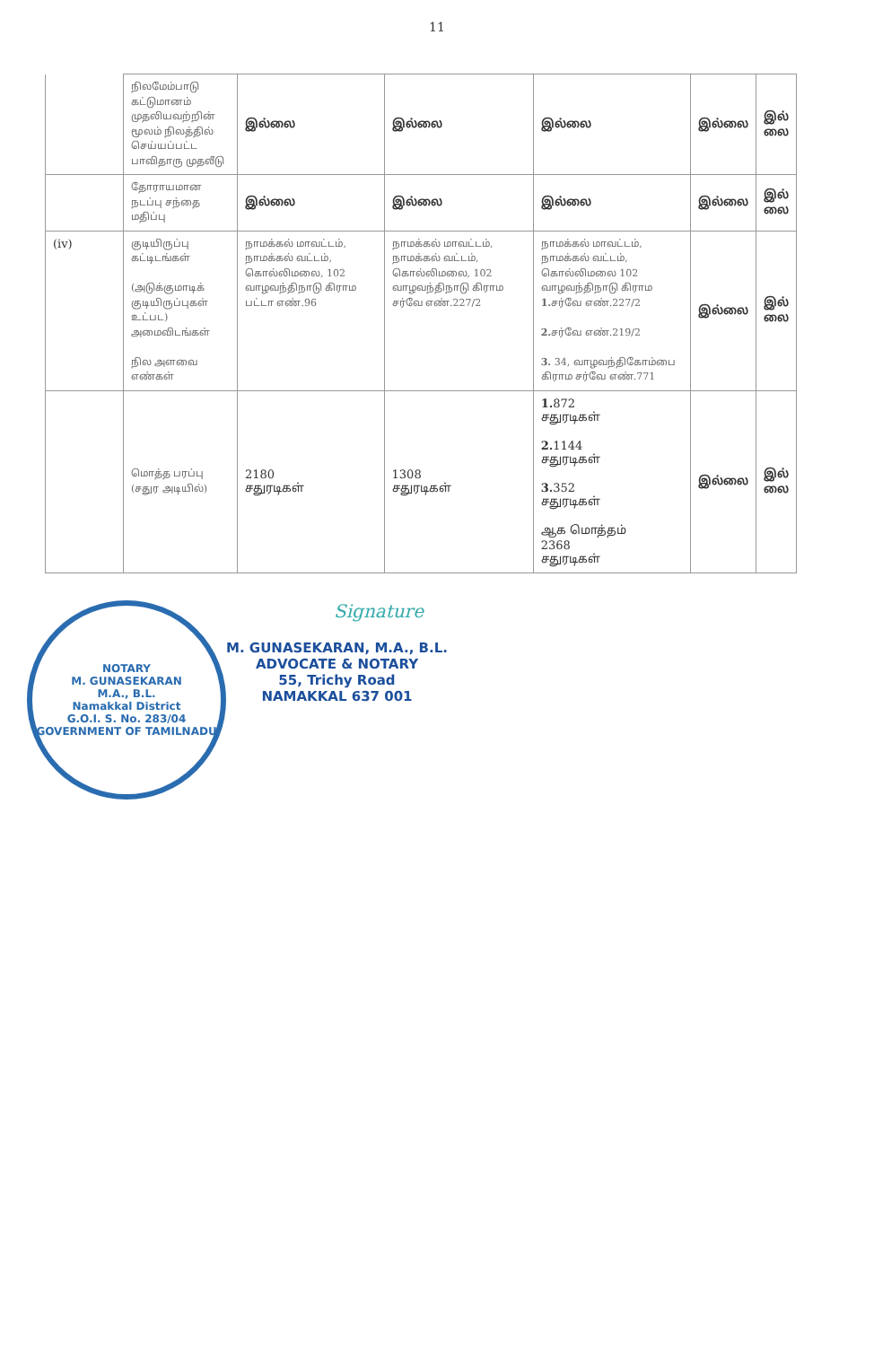11
| | நிலமேம்பாடு கட்டுமானம் முதலியவற்றின் மூலம் நிலத்தில் செய்யப்பட்ட பாவிதாரு முதலீடு | இல்லை | இல்லை | இல்லை | இல்லை | இல் லை |
| | தோராயமான நடப்பு சந்தை மதிப்பு | இல்லை | இல்லை | இல்லை | இல்லை | இல் லை |
| (iv) | குடியிருப்பு கட்டிடங்கள் (அடுக்குமாடிக் குடியிருப்புகள் உட்பட) அமைவிடங்கள் நில அளவை எண்கள் | நாமக்கல் மாவட்டம், நாமக்கல் வட்டம், கொல்லிமலை, 102 வாழவந்திநாடு கிராம பட்டா எண்.96 | நாமக்கல் மாவட்டம், நாமக்கல் வட்டம், கொல்லிமலை, 102 வாழவந்திநாடு கிராம சர்வே எண்.227/2 | நாமக்கல் மாவட்டம், நாமக்கல் வட்டம், கொல்லிமலை 102 வாழவந்திநாடு கிராம 1. சர்வே எண்.227/2 2. சர்வே எண்.219/2 3. 34, வாழவந்திகோம்பை கிராம சர்வே எண்.771 | இல்லை | இல் லை |
| | மொத்த பரப்பு (சதுர அடியில்) | 2180 சதுரடிகள் | 1308 சதுரடிகள் | 1. 872 சதுரடிகள் 2. 1144 சதுரடிகள் 3. 352 சதுரடிகள் ஆக மொத்தம் 2368 சதுரடிகள் | இல்லை | இல் லை |
NOTARY
M. GUNASEKARAN
M.A., B.L.
Namakkal District
G.O.I. S. No. 283/04
GOVERNMENT OF TAMILNADU
Signature
M. GUNASEKARAN, M.A., B.L.
ADVOCATE & NOTARY
55, Trichy Road
NAMAKKAL 637 001